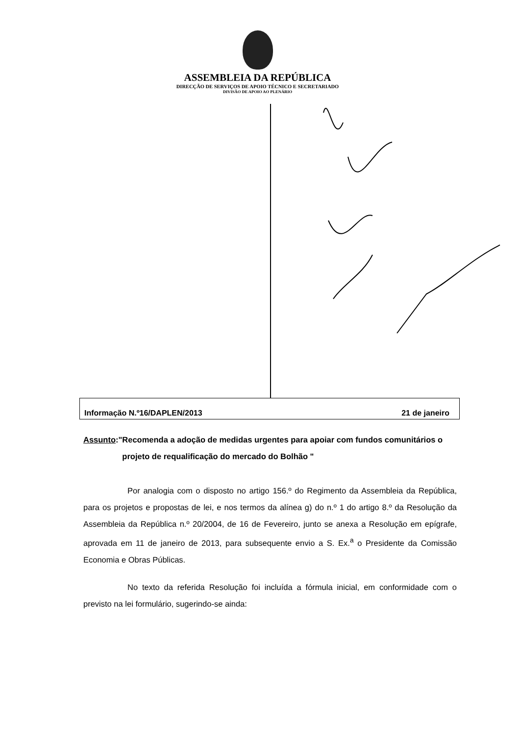ASSEMBLEIA DA REPÚBLICA
DIRECÇÃO DE SERVIÇOS DE APOIO TÉCNICO E SECRETARIADO
DIVISÃO DE APOIO AO PLENÁRIO
Informação N.º16/DAPLEN/2013 21 de janeiro
Assunto:" Recomenda a adoção de medidas urgentes para apoiar com fundos comunitários o projeto de requalificação do mercado do Bolhão "
Por analogia com o disposto no artigo 156.º do Regimento da Assembleia da República, para os projetos e propostas de lei, e nos termos da alínea g) do n.º 1 do artigo 8.º da Resolução da Assembleia da República n.º 20/2004, de 16 de Fevereiro, junto se anexa a Resolução em epígrafe, aprovada em 11 de janeiro de 2013, para subsequente envio a S. Ex.<sup>a</sup> o Presidente da Comissão Economia e Obras Públicas.
No texto da referida Resolução foi incluída a fórmula inicial, em conformidade com o previsto na lei formulário, sugerindo-se ainda: